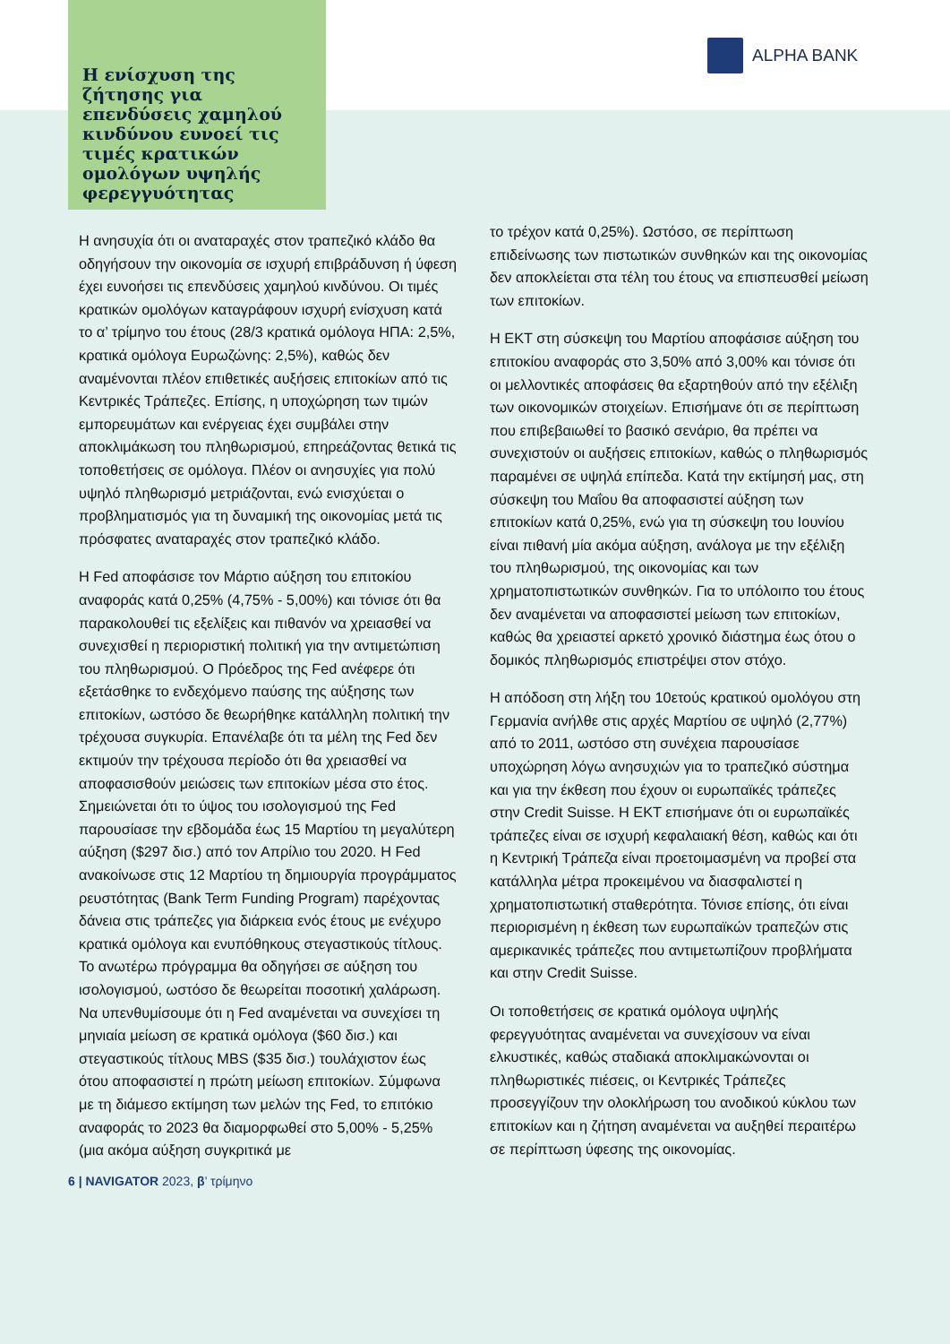ALPHA BANK
Η ενίσχυση της ζήτησης για επενδύσεις χαμηλού κινδύνου ευνοεί τις τιμές κρατικών ομολόγων υψηλής φερεγγυότητας
Η ανησυχία ότι οι αναταραχές στον τραπεζικό κλάδο θα οδηγήσουν την οικονομία σε ισχυρή επιβράδυνση ή ύφεση έχει ευνοήσει τις επενδύσεις χαμηλού κινδύνου. Οι τιμές κρατικών ομολόγων καταγράφουν ισχυρή ενίσχυση κατά το α’ τρίμηνο του έτους (28/3 κρατικά ομόλογα ΗΠΑ: 2,5%, κρατικά ομόλογα Ευρωζώνης: 2,5%), καθώς δεν αναμένονται πλέον επιθετικές αυξήσεις επιτοκίων από τις Κεντρικές Τράπεζες. Επίσης, η υποχώρηση των τιμών εμπορευμάτων και ενέργειας έχει συμβάλει στην αποκλιμάκωση του πληθωρισμού, επηρεάζοντας θετικά τις τοποθετήσεις σε ομόλογα. Πλέον οι ανησυχίες για πολύ υψηλό πληθωρισμό μετριάζονται, ενώ ενισχύεται ο προβληματισμός για τη δυναμική της οικονομίας μετά τις πρόσφατες αναταραχές στον τραπεζικό κλάδο.
Η Fed αποφάσισε τον Μάρτιο αύξηση του επιτοκίου αναφοράς κατά 0,25% (4,75% - 5,00%) και τόνισε ότι θα παρακολουθεί τις εξελίξεις και πιθανόν να χρειασθεί να συνεχισθεί η περιοριστική πολιτική για την αντιμετώπιση του πληθωρισμού. Ο Πρόεδρος της Fed ανέφερε ότι εξετάσθηκε το ενδεχόμενο παύσης της αύξησης των επιτοκίων, ωστόσο δε θεωρήθηκε κατάλληλη πολιτική την τρέχουσα συγκυρία. Επανέλαβε ότι τα μέλη της Fed δεν εκτιμούν την τρέχουσα περίοδο ότι θα χρειασθεί να αποφασισθούν μειώσεις των επιτοκίων μέσα στο έτος. Σημειώνεται ότι το ύψος του ισολογισμού της Fed παρουσίασε την εβδομάδα έως 15 Μαρτίου τη μεγαλύτερη αύξηση ($297 δισ.) από τον Απρίλιο του 2020. Η Fed ανακοίνωσε στις 12 Μαρτίου τη δημιουργία προγράμματος ρευστότητας (Bank Term Funding Program) παρέχοντας δάνεια στις τράπεζες για διάρκεια ενός έτους με ενέχυρο κρατικά ομόλογα και ενυπόθηκους στεγαστικούς τίτλους. Το ανωτέρω πρόγραμμα θα οδηγήσει σε αύξηση του ισολογισμού, ωστόσο δε θεωρείται ποσοτική χαλάρωση. Να υπενθυμίσουμε ότι η Fed αναμένεται να συνεχίσει τη μηνιαία μείωση σε κρατικά ομόλογα ($60 δισ.) και στεγαστικούς τίτλους MBS ($35 δισ.) τουλάχιστον έως ότου αποφασιστεί η πρώτη μείωση επιτοκίων. Σύμφωνα με τη διάμεσο εκτίμηση των μελών της Fed, το επιτόκιο αναφοράς το 2023 θα διαμορφωθεί στο 5,00% - 5,25% (μια ακόμα αύξηση συγκριτικά με
το τρέχον κατά 0,25%). Ωστόσο, σε περίπτωση επιδείνωσης των πιστωτικών συνθηκών και της οικονομίας δεν αποκλείεται στα τέλη του έτους να επισπευσθεί μείωση των επιτοκίων.
Η ΕΚΤ στη σύσκεψη του Μαρτίου αποφάσισε αύξηση του επιτοκίου αναφοράς στο 3,50% από 3,00% και τόνισε ότι οι μελλοντικές αποφάσεις θα εξαρτηθούν από την εξέλιξη των οικονομικών στοιχείων. Επισήμανε ότι σε περίπτωση που επιβεβαιωθεί το βασικό σενάριο, θα πρέπει να συνεχιστούν οι αυξήσεις επιτοκίων, καθώς ο πληθωρισμός παραμένει σε υψηλά επίπεδα. Κατά την εκτίμησή μας, στη σύσκεψη του Μαΐου θα αποφασιστεί αύξηση των επιτοκίων κατά 0,25%, ενώ για τη σύσκεψη του Ιουνίου είναι πιθανή μία ακόμα αύξηση, ανάλογα με την εξέλιξη του πληθωρισμού, της οικονομίας και των χρηματοπιστωτικών συνθηκών. Για το υπόλοιπο του έτους δεν αναμένεται να αποφασιστεί μείωση των επιτοκίων, καθώς θα χρειαστεί αρκετό χρονικό διάστημα έως ότου ο δομικός πληθωρισμός επιστρέψει στον στόχο.
Η απόδοση στη λήξη του 10ετούς κρατικού ομολόγου στη Γερμανία ανήλθε στις αρχές Μαρτίου σε υψηλό (2,77%) από το 2011, ωστόσο στη συνέχεια παρουσίασε υποχώρηση λόγω ανησυχιών για το τραπεζικό σύστημα και για την έκθεση που έχουν οι ευρωπαϊκές τράπεζες στην Credit Suisse. Η ΕΚΤ επισήμανε ότι οι ευρωπαϊκές τράπεζες είναι σε ισχυρή κεφαλαιακή θέση, καθώς και ότι η Κεντρική Τράπεζα είναι προετοιμασμένη να προβεί στα κατάλληλα μέτρα προκειμένου να διασφαλιστεί η χρηματοπιστωτική σταθερότητα. Τόνισε επίσης, ότι είναι περιορισμένη η έκθεση των ευρωπαϊκών τραπεζών στις αμερικανικές τράπεζες που αντιμετωπίζουν προβλήματα και στην Credit Suisse.
Οι τοποθετήσεις σε κρατικά ομόλογα υψηλής φερεγγυότητας αναμένεται να συνεχίσουν να είναι ελκυστικές, καθώς σταδιακά αποκλιμακώνονται οι πληθωριστικές πιέσεις, οι Κεντρικές Τράπεζες προσεγγίζουν την ολοκλήρωση του ανοδικού κύκλου των επιτοκίων και η ζήτηση αναμένεται να αυξηθεί περαιτέρω σε περίπτωση ύφεσης της οικονομίας.
6 | NAVIGATOR 2023, β’ τρίμηνο